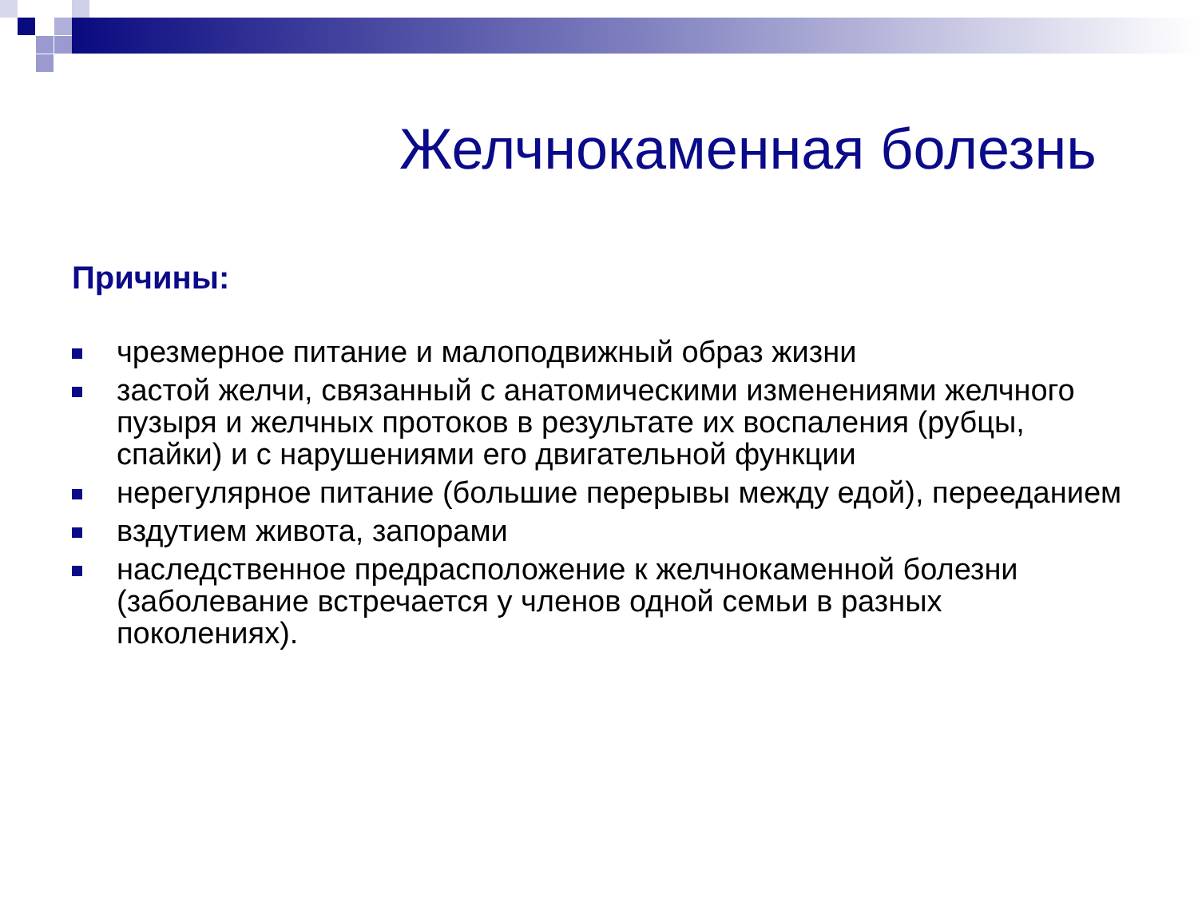Желчнокаменная болезнь
Причины:
чрезмерное питание и малоподвижный образ жизни
застой желчи, связанный с анатомическими изменениями желчного пузыря и желчных протоков в результате их воспаления (рубцы, спайки) и с нарушениями его двигательной функции
нерегулярное питание (большие перерывы между едой), перееданием
вздутием живота, запорами
наследственное предрасположение к желчнокаменной болезни (заболевание встречается у членов одной семьи в разных поколениях).